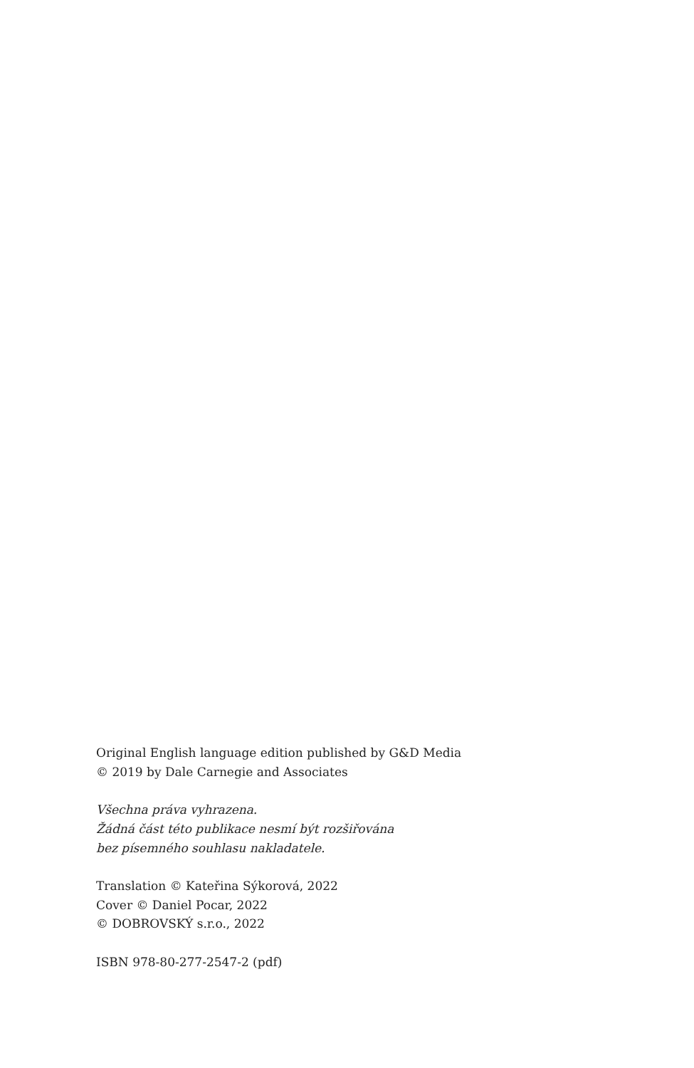Original English language edition published by G&D Media
© 2019 by Dale Carnegie and Associates
Všechna práva vyhrazena.
Žádná část této publikace nesmí být rozšiřována
bez písemného souhlasu nakladatele.
Translation © Kateřina Sýkorová, 2022
Cover © Daniel Pocar, 2022
© DOBROVSKÝ s.r.o., 2022
ISBN 978-80-277-2547-2 (pdf)